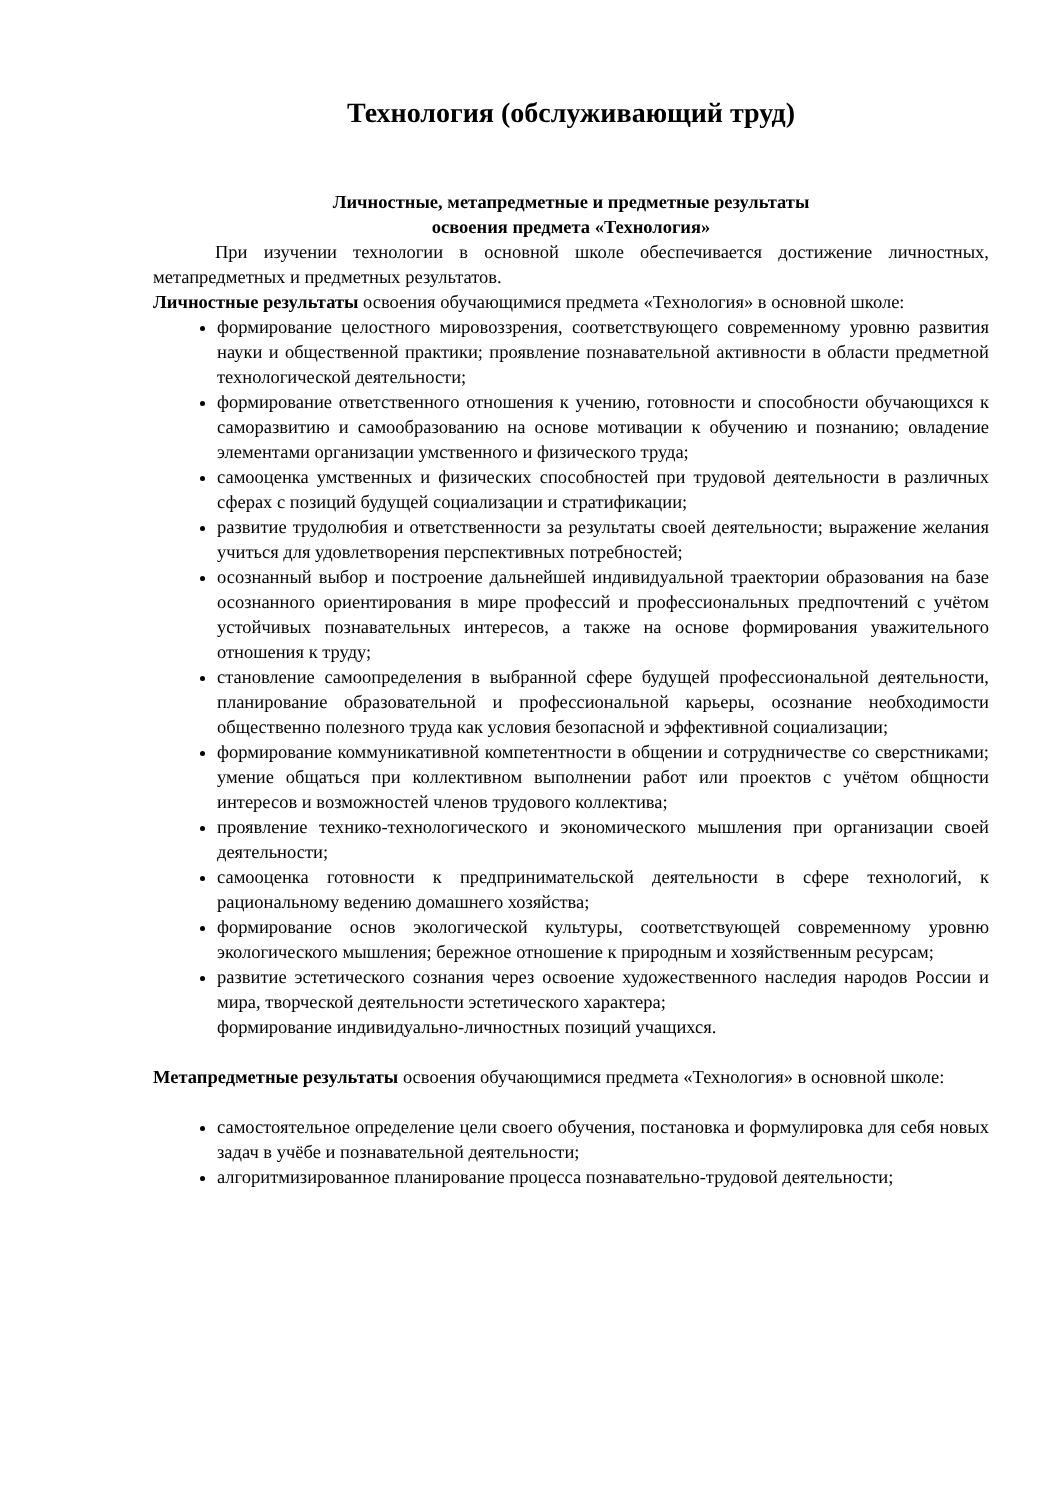Технология (обслуживающий труд)
Личностные, метапредметные и предметные результаты
освоения предмета «Технология»
При изучении технологии в основной школе обеспечивается достижение личностных, метапредметных и предметных результатов.
Личностные результаты освоения обучающимися предмета «Технология» в основной школе:
формирование целостного мировоззрения, соответствующего современному уровню развития науки и общественной практики; проявление познавательной активности в области предметной технологической деятельности;
формирование ответственного отношения к учению, готовности и способности обучающихся к саморазвитию и самообразованию на основе мотивации к обучению и познанию; овладение элементами организации умственного и физического труда;
самооценка умственных и физических способностей при трудовой деятельности в различных сферах с позиций будущей социализации и стратификации;
развитие трудолюбия и ответственности за результаты своей деятельности; выражение желания учиться для удовлетворения перспективных потребностей;
осознанный выбор и построение дальнейшей индивидуальной траектории образования на базе осознанного ориентирования в мире профессий и профессиональных предпочтений с учётом устойчивых познавательных интересов, а также на основе формирования уважительного отношения к труду;
становление самоопределения в выбранной сфере будущей профессиональной деятельности, планирование образовательной и профессиональной карьеры, осознание необходимости общественно полезного труда как условия безопасной и эффективной социализации;
формирование коммуникативной компетентности в общении и сотрудничестве со сверстниками; умение общаться при коллективном выполнении работ или проектов с учётом общности интересов и возможностей членов трудового коллектива;
проявление технико-технологического и экономического мышления при организации своей деятельности;
самооценка готовности к предпринимательской деятельности в сфере технологий, к рациональному ведению домашнего хозяйства;
формирование основ экологической культуры, соответствующей современному уровню экологического мышления; бережное отношение к природным и хозяйственным ресурсам;
развитие эстетического сознания через освоение художественного наследия народов России и мира, творческой деятельности эстетического характера;
формирование индивидуально-личностных позиций учащихся.
Метапредметные результаты освоения обучающимися предмета «Технология» в основной школе:
самостоятельное определение цели своего обучения, постановка и формулировка для себя новых задач в учёбе и познавательной деятельности;
алгоритмизированное планирование процесса познавательно-трудовой деятельности;